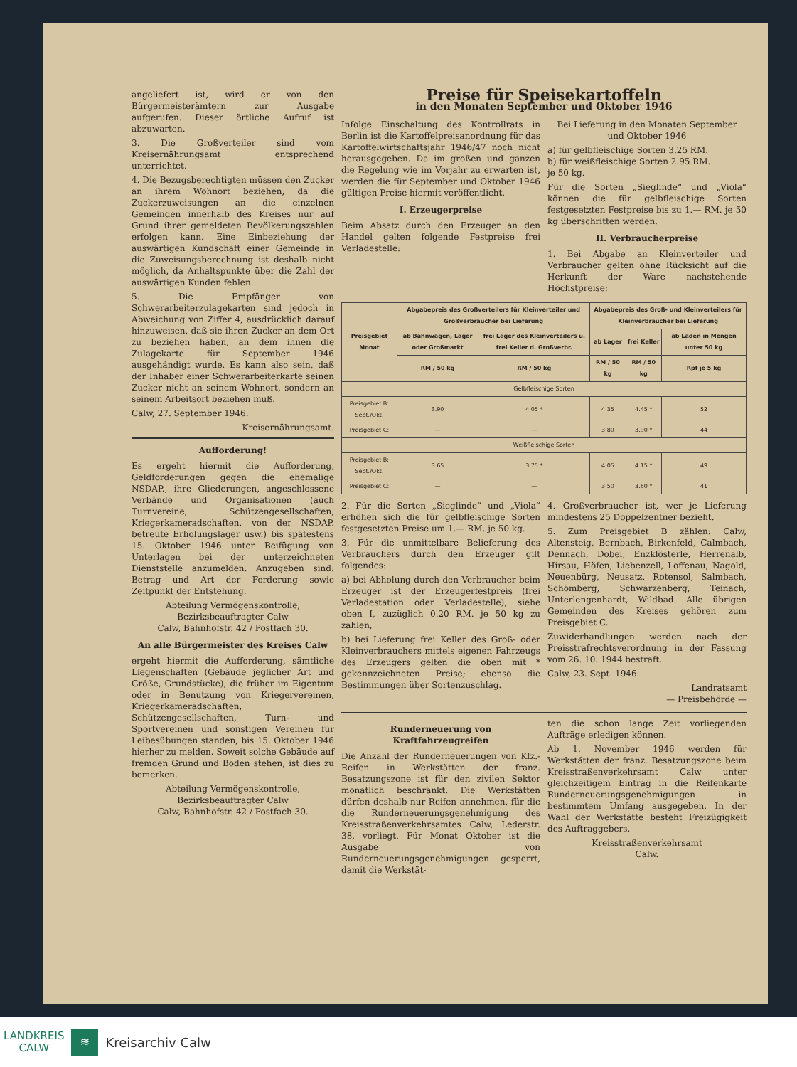angeliefert ist, wird er von den Bürgermeisterämtern zur Ausgabe aufgerufen. Dieser örtliche Aufruf ist abzuwarten.
3. Die Großverteiler sind vom Kreisernährungsamt entsprechend unterrichtet.
4. Die Bezugsberechtigten müssen den Zucker an ihrem Wohnort beziehen, da die Zuckerzuweisungen an die einzelnen Gemeinden innerhalb des Kreises nur auf Grund ihrer gemeldeten Bevölkerungszahlen erfolgen kann. Eine Einbeziehung der auswärtigen Kundschaft einer Gemeinde in die Zuweisungsberechnung ist deshalb nicht möglich, da Anhaltspunkte über die Zahl der auswärtigen Kunden fehlen.
5. Die Empfänger von Schwerarbeiterzulagekarten sind jedoch in Abweichung von Ziffer 4, ausdrücklich darauf hinzuweisen, daß sie ihren Zucker an dem Ort zu beziehen haben, an dem ihnen die Zulagekarte für September 1946 ausgehändigt wurde. Es kann also sein, daß der Inhaber einer Schwerarbeiterkarte seinen Zucker nicht an seinem Wohnort, sondern an seinem Arbeitsort beziehen muß.
Calw, 27. September 1946.
Kreisernährungsamt.
Aufforderung!
Es ergeht hiermit die Aufforderung, Geldforderungen gegen die ehemalige NSDAP., ihre Gliederungen, angeschlossene Verbände und Organisationen (auch Turnvereine, Schützengesellschaften, Kriegerkameradschaften, von der NSDAP. betreute Erholungslager usw.) bis spätestens 15. Oktober 1946 unter Beifügung von Unterlagen bei der unterzeichneten Dienststelle anzumelden. Anzugeben sind: Betrag und Art der Forderung sowie Zeitpunkt der Entstehung.
Abteilung Vermögenskontrolle,
Bezirksbeauftragter Calw
Calw, Bahnhofstr. 42 / Postfach 30.
An alle Bürgermeister des Kreises Calw
ergeht hiermit die Aufforderung, sämtliche Liegenschaften (Gebäude jeglicher Art und Größe, Grundstücke), die früher im Eigentum oder in Benutzung von Kriegervereinen, Kriegerkameradschaften, Schützengesellschaften, Turn- und Sportvereinen und sonstigen Vereinen für Leibesübungen standen, bis 15. Oktober 1946 hierher zu melden. Soweit solche Gebäude auf fremden Grund und Boden stehen, ist dies zu bemerken.
Abteilung Vermögenskontrolle,
Bezirksbeauftragter Calw
Calw, Bahnhofstr. 42 / Postfach 30.
Preise für Speisekartoffeln
in den Monaten September und Oktober 1946
Infolge Einschaltung des Kontrollrats in Berlin ist die Kartoffelpreisanordnung für das Kartoffelwirtschaftsjahr 1946/47 noch nicht herausgegeben. Da im großen und ganzen die Regelung wie im Vorjahr zu erwarten ist, werden die für September und Oktober 1946 gültigen Preise hiermit veröffentlicht.
I. Erzeugerpreise
Beim Absatz durch den Erzeuger an den Handel gelten folgende Festpreise frei Verladestelle:
Bei Lieferung in den Monaten September und Oktober 1946
a) für gelbfleischige Sorten 3.25 RM.
b) für weißfleischige Sorten 2.95 RM.
je 50 kg.
Für die Sorten „Sieglinde“ und „Viola“ können die für gelbfleischige Sorten festgesetzten Festpreise bis zu 1.— RM. je 50 kg überschritten werden.
II. Verbraucherpreise
1. Bei Abgabe an Kleinverteiler und Verbraucher gelten ohne Rücksicht auf die Herkunft der Ware nachstehende Höchstpreise:
| Preisgebiet Monat | Abgabepreis des Großverteilers für Kleinverteiler und Großverbraucher bei Lieferung | | Abgabepreis des Groß- und Kleinverteilers für Kleinverbraucher bei Lieferung | | |
| --- | --- | --- | --- | --- | --- |
| | ab Bahnwagen, Lager oder Großmarkt | frei Lager des Kleinverteilers u. frei Keller d. Großverbr. | ab Lager | frei Keller | ab Laden in Mengen unter 50 kg |
| | RM / 50 kg | RM / 50 kg | RM / 50 kg | RM / 50 kg | Rpf je 5 kg |
| Gelbfleischige Sorten | | | | | |
| Preisgebiet B: Sept./Okt. | 3.90 | 4.05 * | 4.35 | 4.45 * | 52 |
| Preisgebiet C: | — | — | 3.80 | 3.90 * | 44 |
| Weißfleischige Sorten | | | | | |
| Preisgebiet B: Sept./Okt. | 3.65 | 3.75 * | 4.05 | 4.15 * | 49 |
| Preisgebiet C: | — | — | 3.50 | 3.60 * | 41 |
2. Für die Sorten „Sieglinde“ und „Viola“ erhöhen sich die für gelbfleischige Sorten festgesetzten Preise um 1.— RM. je 50 kg.
3. Für die unmittelbare Belieferung des Verbrauchers durch den Erzeuger gilt folgendes:
a) bei Abholung durch den Verbraucher beim Erzeuger ist der Erzeugerfestpreis (frei Verladestation oder Verladestelle), siehe oben I, zuzüglich 0.20 RM. je 50 kg zu zahlen,
b) bei Lieferung frei Keller des Groß- oder Kleinverbrauchers mittels eigenen Fahrzeugs des Erzeugers gelten die oben mit * gekennzeichneten Preise; ebenso die Bestimmungen über Sortenzuschlag.
4. Großverbraucher ist, wer je Lieferung mindestens 25 Doppelzentner bezieht.
5. Zum Preisgebiet B zählen: Calw, Altensteig, Bernbach, Birkenfeld, Calmbach, Dennach, Dobel, Enzklösterle, Herrenalb, Hirsau, Höfen, Liebenzell, Loffenau, Nagold, Neuenbürg, Neusatz, Rotensol, Salmbach, Schömberg, Schwarzenberg, Teinach, Unterlengenhardt, Wildbad. Alle übrigen Gemeinden des Kreises gehören zum Preisgebiet C.
Zuwiderhandlungen werden nach der Preisstrafrechtsverordnung in der Fassung vom 26. 10. 1944 bestraft.
Calw, 23. Sept. 1946.
Landratsamt
— Preisbehörde —
Runderneuerung von Kraftfahrzeugreifen
Die Anzahl der Runderneuerungen von Kfz.-Reifen in Werkstätten der franz. Besatzungszone ist für den zivilen Sektor monatlich beschränkt. Die Werkstätten dürfen deshalb nur Reifen annehmen, für die die Runderneuerungsgenehmigung des Kreisstraßenverkehrsamtes Calw, Lederstr. 38, vorliegt. Für Monat Oktober ist die Ausgabe von Runderneuerungsgenehmigungen gesperrt, damit die Werkstät-
ten die schon lange Zeit vorliegenden Aufträge erledigen können.
Ab 1. November 1946 werden für Werkstätten der franz. Besatzungszone beim Kreisstraßenverkehrsamt Calw unter gleichzeitigem Eintrag in die Reifenkarte Runderneuerungsgenehmigungen in bestimmtem Umfang ausgegeben. In der Wahl der Werkstätte besteht Freizügigkeit des Auftraggebers.
Kreisstraßenverkehrsamt
Calw.
LANDKREIS
CALW
≋
Kreisarchiv Calw